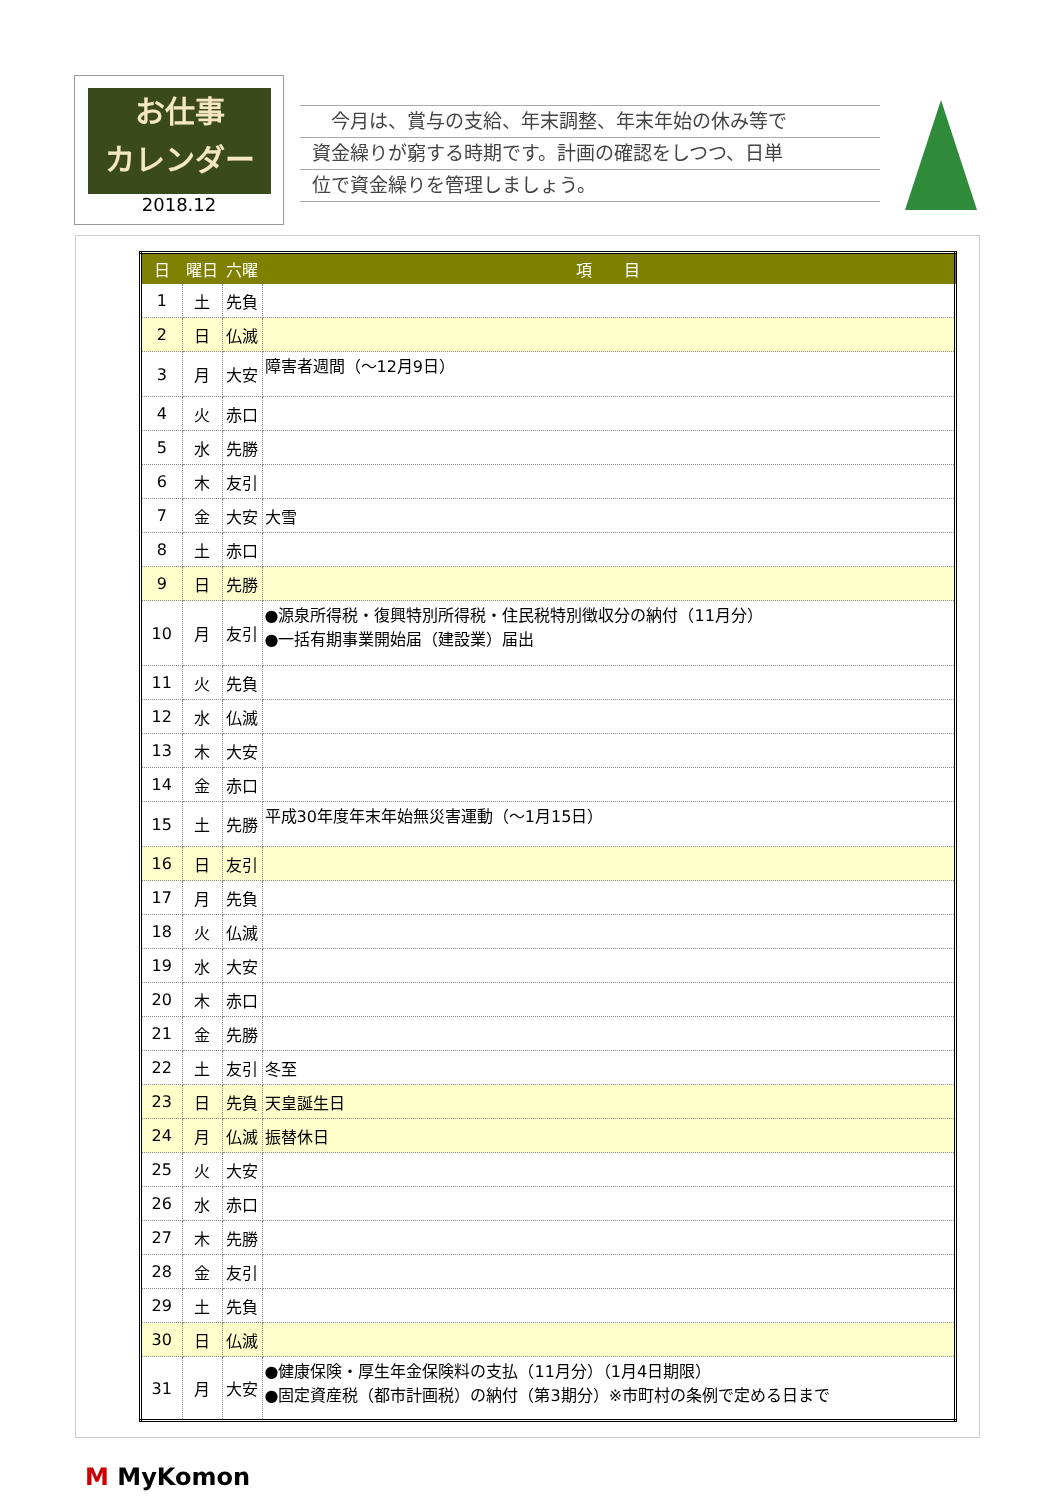お仕事
カレンダー
2018.12
　今月は、賞与の支給、年末調整、年末年始の休み等で
資金繰りが窮する時期です。計画の確認をしつつ、日単
位で資金繰りを管理しましょう。
| 日 | 曜日 | 六曜 | 項 目 |
| --- | --- | --- | --- |
| 1 | 土 | 先負 | |
| 2 | 日 | 仏滅 | |
| 3 | 月 | 大安 | 障害者週間（～12月9日） |
| 4 | 火 | 赤口 | |
| 5 | 水 | 先勝 | |
| 6 | 木 | 友引 | |
| 7 | 金 | 大安 | 大雪 |
| 8 | 土 | 赤口 | |
| 9 | 日 | 先勝 | |
| 10 | 月 | 友引 | ●源泉所得税・復興特別所得税・住民税特別徴収分の納付（11月分） ●一括有期事業開始届（建設業）届出 |
| 11 | 火 | 先負 | |
| 12 | 水 | 仏滅 | |
| 13 | 木 | 大安 | |
| 14 | 金 | 赤口 | |
| 15 | 土 | 先勝 | 平成30年度年末年始無災害運動（～1月15日） |
| 16 | 日 | 友引 | |
| 17 | 月 | 先負 | |
| 18 | 火 | 仏滅 | |
| 19 | 水 | 大安 | |
| 20 | 木 | 赤口 | |
| 21 | 金 | 先勝 | |
| 22 | 土 | 友引 | 冬至 |
| 23 | 日 | 先負 | 天皇誕生日 |
| 24 | 月 | 仏滅 | 振替休日 |
| 25 | 火 | 大安 | |
| 26 | 水 | 赤口 | |
| 27 | 木 | 先勝 | |
| 28 | 金 | 友引 | |
| 29 | 土 | 先負 | |
| 30 | 日 | 仏滅 | |
| 31 | 月 | 大安 | ●健康保険・厚生年金保険料の支払（11月分）（1月4日期限） ●固定資産税（都市計画税）の納付（第3期分）※市町村の条例で定める日まで |
M MyKomon